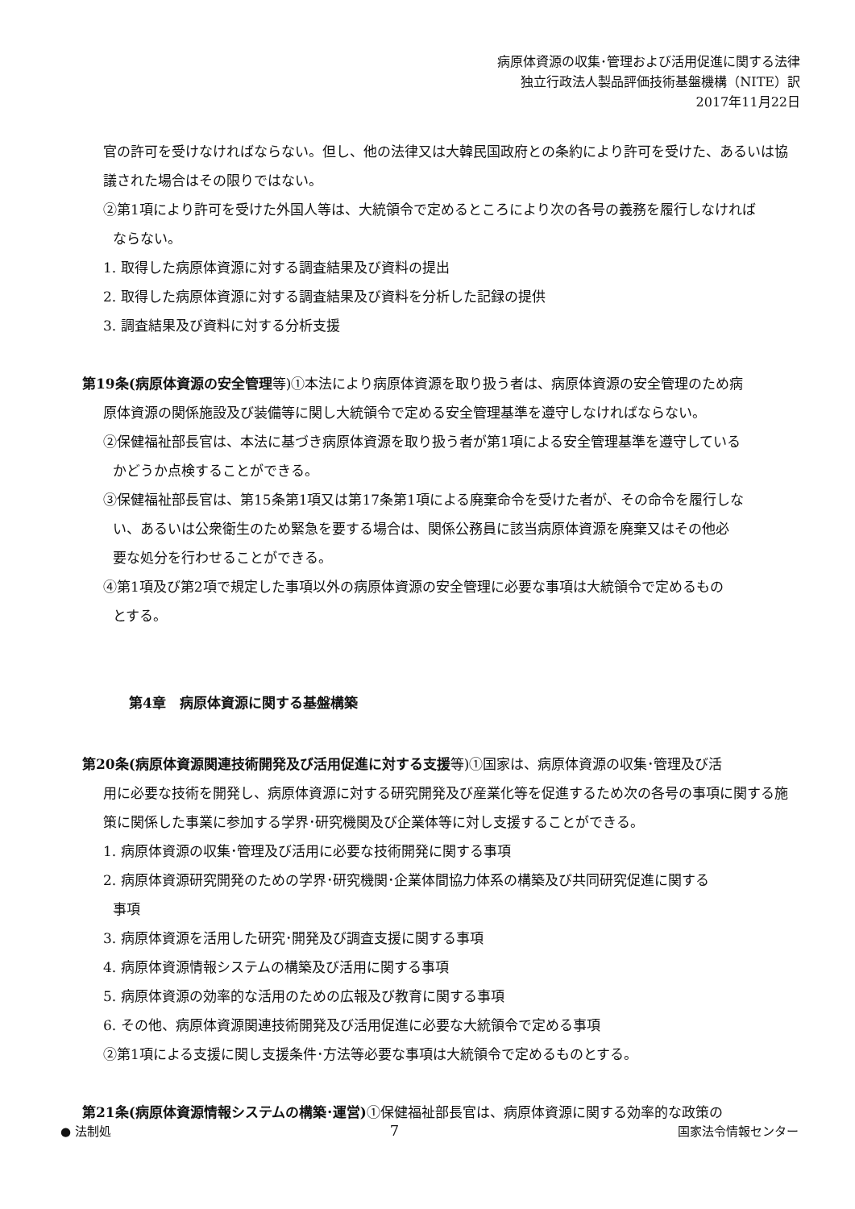病原体資源の収集･管理および活用促進に関する法律
独立行政法人製品評価技術基盤機構（NITE）訳
2017年11月22日
官の許可を受けなければならない。但し、他の法律又は大韓民国政府との条約により許可を受けた、あるいは協議された場合はその限りではない。
②第1項により許可を受けた外国人等は、大統領令で定めるところにより次の各号の義務を履行しなければ
ならない。
1. 取得した病原体資源に対する調査結果及び資料の提出
2. 取得した病原体資源に対する調査結果及び資料を分析した記録の提供
3. 調査結果及び資料に対する分析支援
第19条(病原体資源の安全管理等)①本法により病原体資源を取り扱う者は、病原体資源の安全管理のため病
原体資源の関係施設及び装備等に関し大統領令で定める安全管理基準を遵守しなければならない。
②保健福祉部長官は、本法に基づき病原体資源を取り扱う者が第1項による安全管理基準を遵守している
かどうか点検することができる。
③保健福祉部長官は、第15条第1項又は第17条第1項による廃棄命令を受けた者が、その命令を履行しな
い、あるいは公衆衛生のため緊急を要する場合は、関係公務員に該当病原体資源を廃棄又はその他必
要な処分を行わせることができる。
④第1項及び第2項で規定した事項以外の病原体資源の安全管理に必要な事項は大統領令で定めるもの
とする。
第4章　病原体資源に関する基盤構築
第20条(病原体資源関連技術開発及び活用促進に対する支援等)①国家は、病原体資源の収集･管理及び活
用に必要な技術を開発し、病原体資源に対する研究開発及び産業化等を促進するため次の各号の事項に関する施策に関係した事業に参加する学界･研究機関及び企業体等に対し支援することができる。
1. 病原体資源の収集･管理及び活用に必要な技術開発に関する事項
2. 病原体資源研究開発のための学界･研究機関･企業体間協力体系の構築及び共同研究促進に関する
事項
3. 病原体資源を活用した研究･開発及び調査支援に関する事項
4. 病原体資源情報システムの構築及び活用に関する事項
5. 病原体資源の効率的な活用のための広報及び教育に関する事項
6. その他、病原体資源関連技術開発及び活用促進に必要な大統領令で定める事項
②第1項による支援に関し支援条件･方法等必要な事項は大統領令で定めるものとする。
第21条(病原体資源情報システムの構築･運営) ①保健福祉部長官は、病原体資源に関する効率的な政策の
● 法制処 7 国家法令情報センター